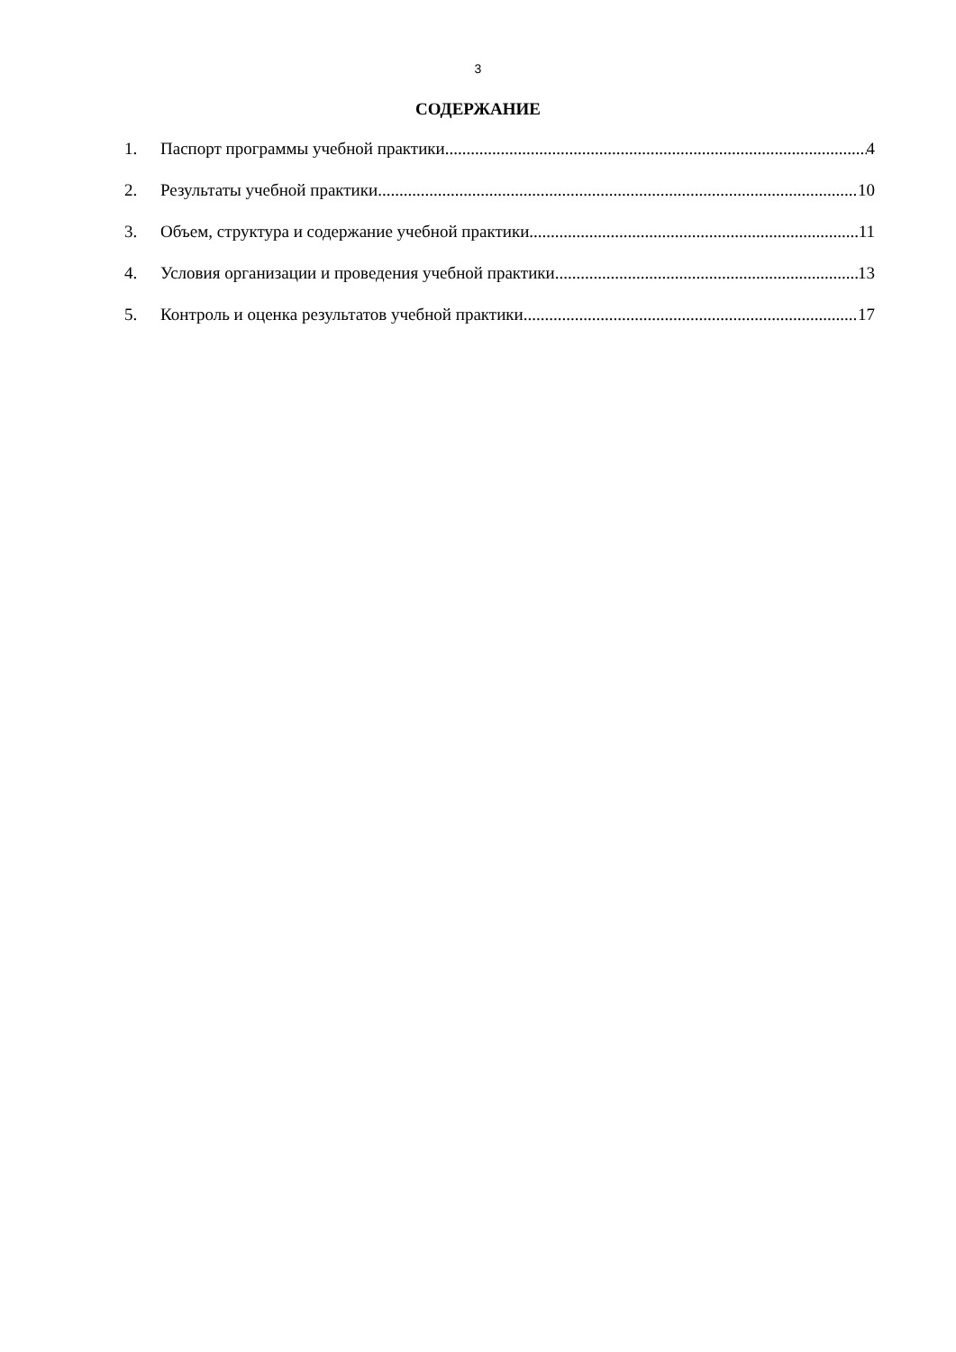3
СОДЕРЖАНИЕ
1. Паспорт программы учебной практики 4
2. Результаты учебной практики 10
3. Объем, структура и содержание учебной практики 11
4. Условия организации и проведения учебной практики 13
5. Контроль и оценка результатов учебной практики 17